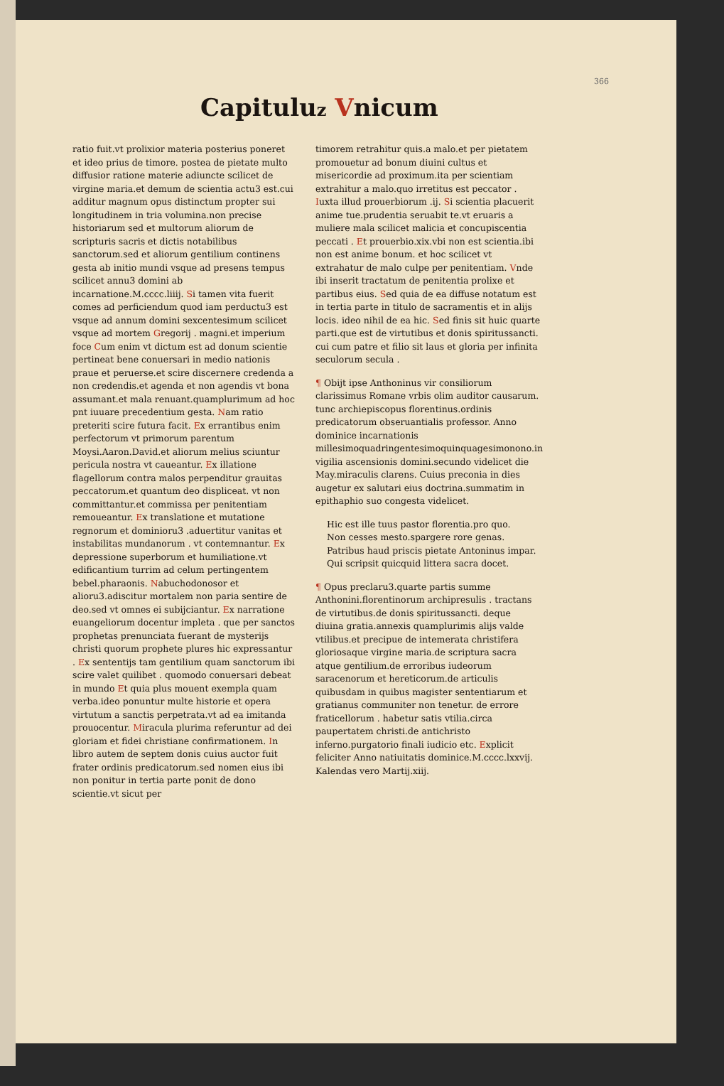366
Capituluz Vnicum
ratio fuit.vt prolixior materia posterius poneret et ideo prius de timore. postea de pietate multo diffusior ratione materie adiuncte scilicet de virgine maria.et demum de scientia actu3 est.cui additur magnum opus distinctum propter sui longitudinem in tria volumina.non precise historiarum sed et multorum aliorum de scripturis sacris et dictis notabilibus sanctorum.sed et aliorum gentilium continens gesta ab initio mundi vsque ad presens tempus scilicet annu3 domini ab incarnatione.M.cccc.liiij. Si tamen vita fuerit comes ad perficiendum quod iam perductu3 est vsque ad annum domini sexcentesimum scilicet vsque ad mortem Gregorij . magni.et imperium foce Cum enim vt dictum est ad donum scientie pertineat bene conuersari in medio nationis praue et peruerse.et scire discernere credenda a non credendis.et agenda et non agendis vt bona assumant.et mala renuant.quamplurimum ad hoc pnt iuuare precedentium gesta. Nam ratio preteriti scire futura facit. Ex errantibus enim perfectorum vt primorum parentum Moysi.Aaron.David.et aliorum melius sciuntur pericula nostra vt caueantur. Ex illatione flagellorum contra malos perpenditur grauitas peccatorum.et quantum deo displiceat. vt non committantur.et commissa per penitentiam remoueantur. Ex translatione et mutatione regnorum et dominioru3 .aduertitur vanitas et instabilitas mundanorum . vt contemnantur. Ex depressione superborum et humiliatione.vt edificantium turrim ad celum pertingentem bebel.pharaonis. Nabuchodonosor et alioru3.adiscitur mortalem non paria sentire de deo.sed vt omnes ei subijciantur. Ex narratione euangeliorum docentur impleta . que per sanctos prophetas prenunciata fuerant de mysterijs christi quorum prophete plures hic expressantur . Ex sententijs tam gentilium quam sanctorum ibi scire valet quilibet . quomodo conuersari debeat in mundo Et quia plus mouent exempla quam verba.ideo ponuntur multe historie et opera virtutum a sanctis perpetrata.vt ad ea imitanda prouocentur. Miracula plurima referuntur ad dei gloriam et fidei christiane confirmationem. In libro autem de septem donis cuius auctor fuit frater ordinis predicatorum.sed nomen eius ibi non ponitur in tertia parte ponit de dono scientie.vt sicut per
timorem retrahitur quis.a malo.et per pietatem promouetur ad bonum diuini cultus et misericordie ad proximum.ita per scientiam extrahitur a malo.quo irretitus est peccator . Iuxta illud prouerbiorum .ij. Si scientia placuerit anime tue.prudentia seruabit te.vt eruaris a muliere mala scilicet malicia et concupiscentia peccati . Et prouerbio.xix.vbi non est scientia.ibi non est anime bonum. et hoc scilicet vt extrahatur de malo culpe per penitentiam. Vnde ibi inserit tractatum de penitentia prolixe et partibus eius. Sed quia de ea diffuse notatum est in tertia parte in titulo de sacramentis et in alijs locis. ideo nihil de ea hic. Sed finis sit huic quarte parti.que est de virtutibus et donis spiritussancti. cui cum patre et filio sit laus et gloria per infinita seculorum secula .
¶ Obijt ipse Anthoninus vir consiliorum clarissimus Romane vrbis olim auditor causarum. tunc archiepiscopus florentinus.ordinis predicatorum obseruantialis professor. Anno dominice incarnationis millesimoquadringentesimoquinquagesimonono.in vigilia ascensionis domini.secundo videlicet die May.miraculis clarens. Cuius preconia in dies augetur ex salutari eius doctrina.summatim in epithaphio suo congesta videlicet.
Hic est ille tuus pastor florentia.pro quo.
Non cesses mesto.spargere rore genas.
Patribus haud priscis pietate Antoninus impar.
Qui scripsit quicquid littera sacra docet.
¶ Opus preclaru3.quarte partis summe Anthonini.florentinorum archipresulis . tractans de virtutibus.de donis spiritussancti. deque diuina gratia.annexis quamplurimis alijs valde vtilibus.et precipue de intemerata christifera gloriosaque virgine maria.de scriptura sacra atque gentilium.de erroribus iudeorum saracenorum et hereticorum.de articulis quibusdam in quibus magister sententiarum et gratianus communiter non tenetur. de errore fraticellorum . habetur satis vtilia.circa paupertatem christi.de antichristo inferno.purgatorio finali iudicio etc. Explicit feliciter Anno natiuitatis dominice.M.cccc.lxxvij. Kalendas vero Martij.xiij.